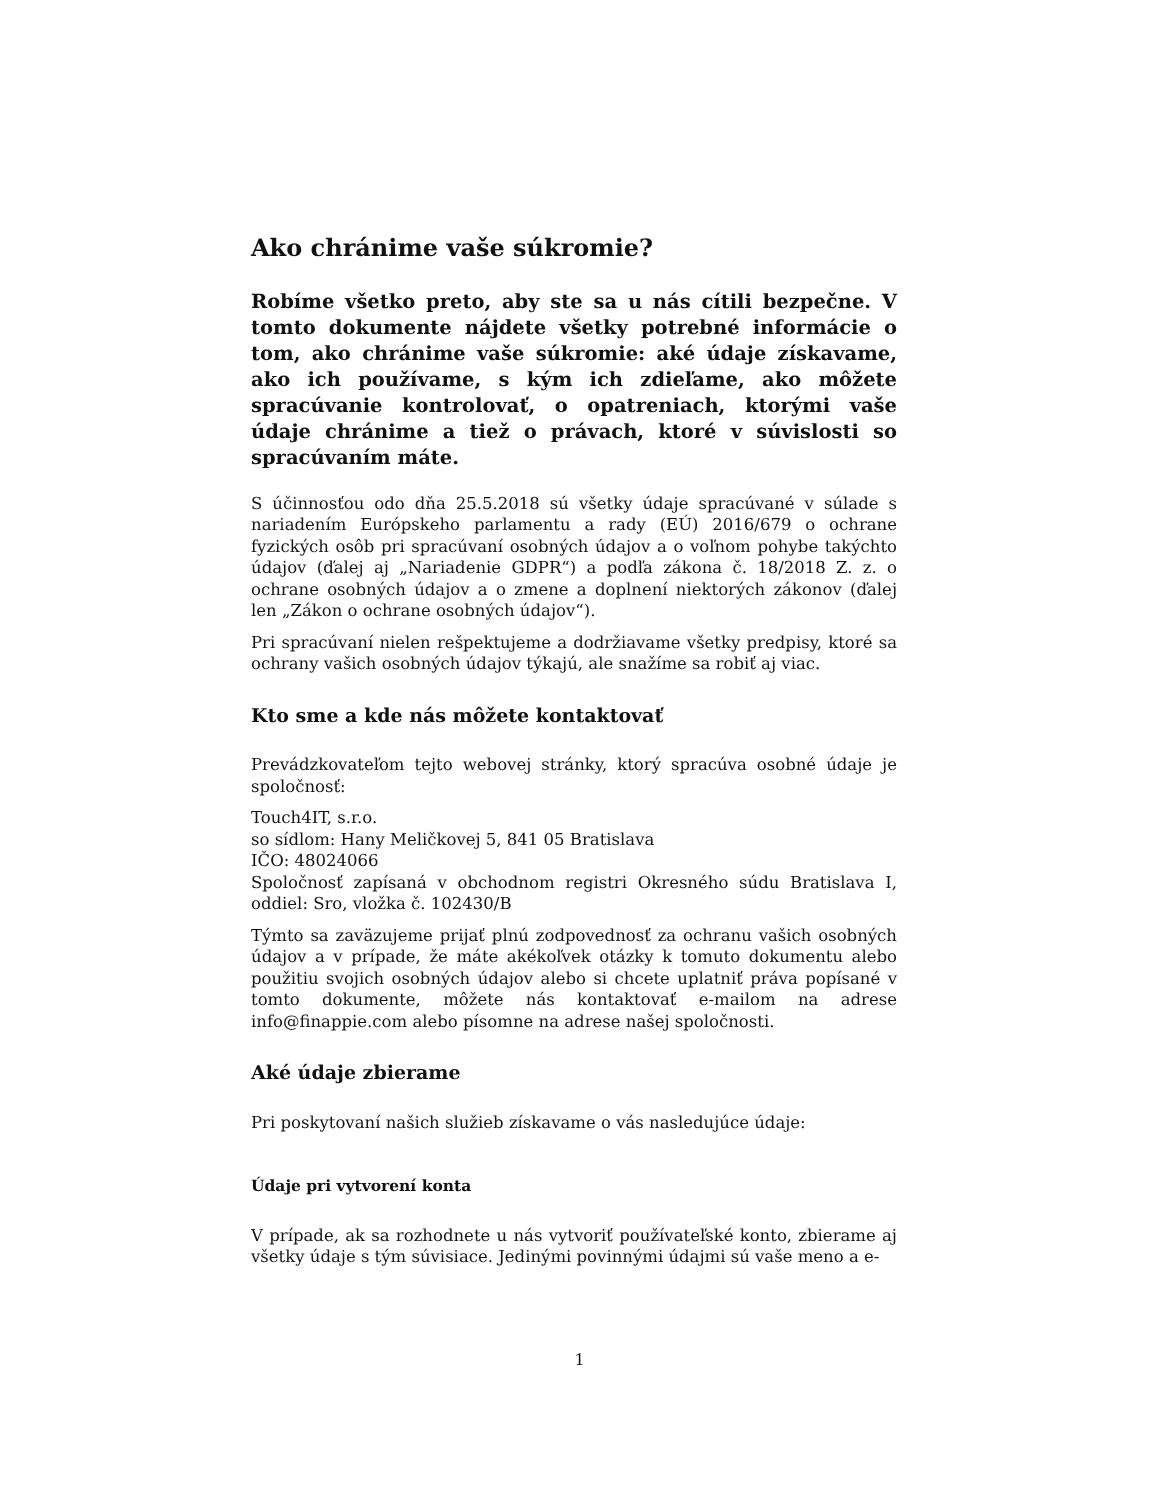Ako chránime vaše súkromie?
Robíme všetko preto, aby ste sa u nás cítili bezpečne. V tomto dokumente nájdete všetky potrebné informácie o tom, ako chránime vaše súkromie: aké údaje získavame, ako ich používame, s kým ich zdieľame, ako môžete spracúvanie kontrolovať, o opatreniach, ktorými vaše údaje chránime a tiež o právach, ktoré v súvislosti so spracúvaním máte.
S účinnosťou odo dňa 25.5.2018 sú všetky údaje spracúvané v súlade s nariadením Európskeho parlamentu a rady (EÚ) 2016/679 o ochrane fyzických osôb pri spracúvaní osobných údajov a o voľnom pohybe takýchto údajov (ďalej aj „Nariadenie GDPR“) a podľa zákona č. 18/2018 Z. z. o ochrane osobných údajov a o zmene a doplnení niektorých zákonov (ďalej len „Zákon o ochrane osobných údajov“).
Pri spracúvaní nielen rešpektujeme a dodržiavame všetky predpisy, ktoré sa ochrany vašich osobných údajov týkajú, ale snažíme sa robiť aj viac.
Kto sme a kde nás môžete kontaktovať
Prevádzkovateľom tejto webovej stránky, ktorý spracúva osobné údaje je spoločnosť:
Touch4IT, s.r.o.
so sídlom: Hany Meličkovej 5, 841 05 Bratislava
IČO: 48024066
Spoločnosť zapísaná v obchodnom registri Okresného súdu Bratislava I, oddiel: Sro, vložka č. 102430/B
Týmto sa zaväzujeme prijať plnú zodpovednosť za ochranu vašich osobných údajov a v prípade, že máte akékoľvek otázky k tomuto dokumentu alebo použitiu svojich osobných údajov alebo si chcete uplatniť práva popísané v tomto dokumente, môžete nás kontaktovať e-mailom na adrese info@finappie.com alebo písomne na adrese našej spoločnosti.
Aké údaje zbierame
Pri poskytovaní našich služieb získavame o vás nasledujúce údaje:
Údaje pri vytvorení konta
V prípade, ak sa rozhodnete u nás vytvoriť používateľské konto, zbierame aj všetky údaje s tým súvisiace. Jedinými povinnými údajmi sú vaše meno a e-
1